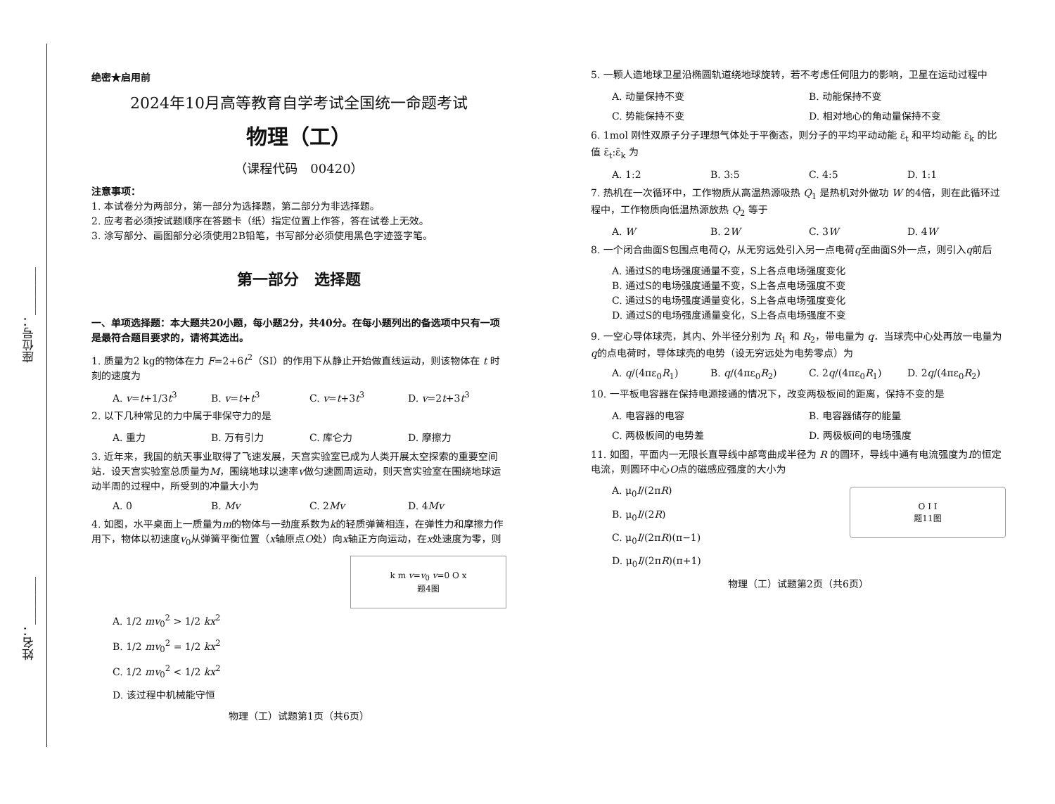座位号：________
姓名：________
绝密★启用前
2024年10月高等教育自学考试全国统一命题考试
物理（工）
（课程代码　00420）
注意事项：
1. 本试卷分为两部分，第一部分为选择题，第二部分为非选择题。
2. 应考者必须按试题顺序在答题卡（纸）指定位置上作答，答在试卷上无效。
3. 涂写部分、画图部分必须使用2B铅笔，书写部分必须使用黑色字迹签字笔。
第一部分　选择题
一、单项选择题：本大题共20小题，每小题2分，共40分。在每小题列出的备选项中只有一项是最符合题目要求的，请将其选出。
1. 质量为2 kg的物体在力 F=2+6t<sup>2</sup>（SI）的作用下从静止开始做直线运动，则该物体在 t 时刻的速度为
A. v=t+1/3t<sup>3</sup> B. v=t+t<sup>3</sup> C. v=t+3t<sup>3</sup> D. v=2t+3t<sup>3</sup>
2. 以下几种常见的力中属于非保守力的是
A. 重力 B. 万有引力 C. 库仑力 D. 摩擦力
3. 近年来，我国的航天事业取得了飞速发展，天宫实验室已成为人类开展太空探索的重要空间站．设天宫实验室总质量为M，围绕地球以速率v做匀速圆周运动，则天宫实验室在围绕地球运动半周的过程中，所受到的冲量大小为
A. 0 B. Mv C. 2Mv D. 4Mv
4. 如图，水平桌面上一质量为m的物体与一劲度系数为k的轻质弹簧相连，在弹性力和摩擦力作用下，物体以初速度v<sub>0</sub>从弹簧平衡位置（x轴原点O处）向x轴正方向运动，在x处速度为零，则
k m v=v<sub>0</sub> v=0 O x
题4图
A. 1/2 mv<sub>0</sub><sup>2</sup> > 1/2 kx<sup>2</sup>
B. 1/2 mv<sub>0</sub><sup>2</sup> = 1/2 kx<sup>2</sup>
C. 1/2 mv<sub>0</sub><sup>2</sup> < 1/2 kx<sup>2</sup>
D. 该过程中机械能守恒
物理（工）试题第1页（共6页）
5. 一颗人造地球卫星沿椭圆轨道绕地球旋转，若不考虑任何阻力的影响，卫星在运动过程中
A. 动量保持不变 B. 动能保持不变
C. 势能保持不变 D. 相对地心的角动量保持不变
6. 1mol 刚性双原子分子理想气体处于平衡态，则分子的平均平动动能 ε̄<sub>t</sub> 和平均动能 ε̄<sub>k</sub> 的比值 ε̄<sub>t</sub>:ε̄<sub>k</sub> 为
A. 1:2 B. 3:5 C. 4:5 D. 1:1
7. 热机在一次循环中，工作物质从高温热源吸热 Q<sub>1</sub> 是热机对外做功 W 的4倍，则在此循环过程中，工作物质向低温热源放热 Q<sub>2</sub> 等于
A. W B. 2W C. 3W D. 4W
8. 一个闭合曲面S包围点电荷Q，从无穷远处引入另一点电荷q至曲面S外一点，则引入q前后
A. 通过S的电场强度通量不变，S上各点电场强度变化
B. 通过S的电场强度通量不变，S上各点电场强度不变
C. 通过S的电场强度通量变化，S上各点电场强度变化
D. 通过S的电场强度通量变化，S上各点电场强度不变
9. 一空心导体球壳，其内、外半径分别为 R<sub>1</sub> 和 R<sub>2</sub>，带电量为 q．当球壳中心处再放一电量为q的点电荷时，导体球壳的电势（设无穷远处为电势零点）为
A. q/(4πε<sub>0</sub>R<sub>1</sub>) B. q/(4πε<sub>0</sub>R<sub>2</sub>) C. 2q/(4πε<sub>0</sub>R<sub>1</sub>) D. 2q/(4πε<sub>0</sub>R<sub>2</sub>)
10. 一平板电容器在保持电源接通的情况下，改变两极板间的距离，保持不变的是
A. 电容器的电容 B. 电容器储存的能量
C. 两极板间的电势差 D. 两极板间的电场强度
11. 如图，平面内一无限长直导线中部弯曲成半径为 R 的圆环，导线中通有电流强度为I的恒定电流，则圆环中心O点的磁感应强度的大小为
O I I
题11图
A. μ<sub>0</sub>I/(2πR)
B. μ<sub>0</sub>I/(2R)
C. μ<sub>0</sub>I/(2πR)(π−1)
D. μ<sub>0</sub>I/(2πR)(π+1)
物理（工）试题第2页（共6页）